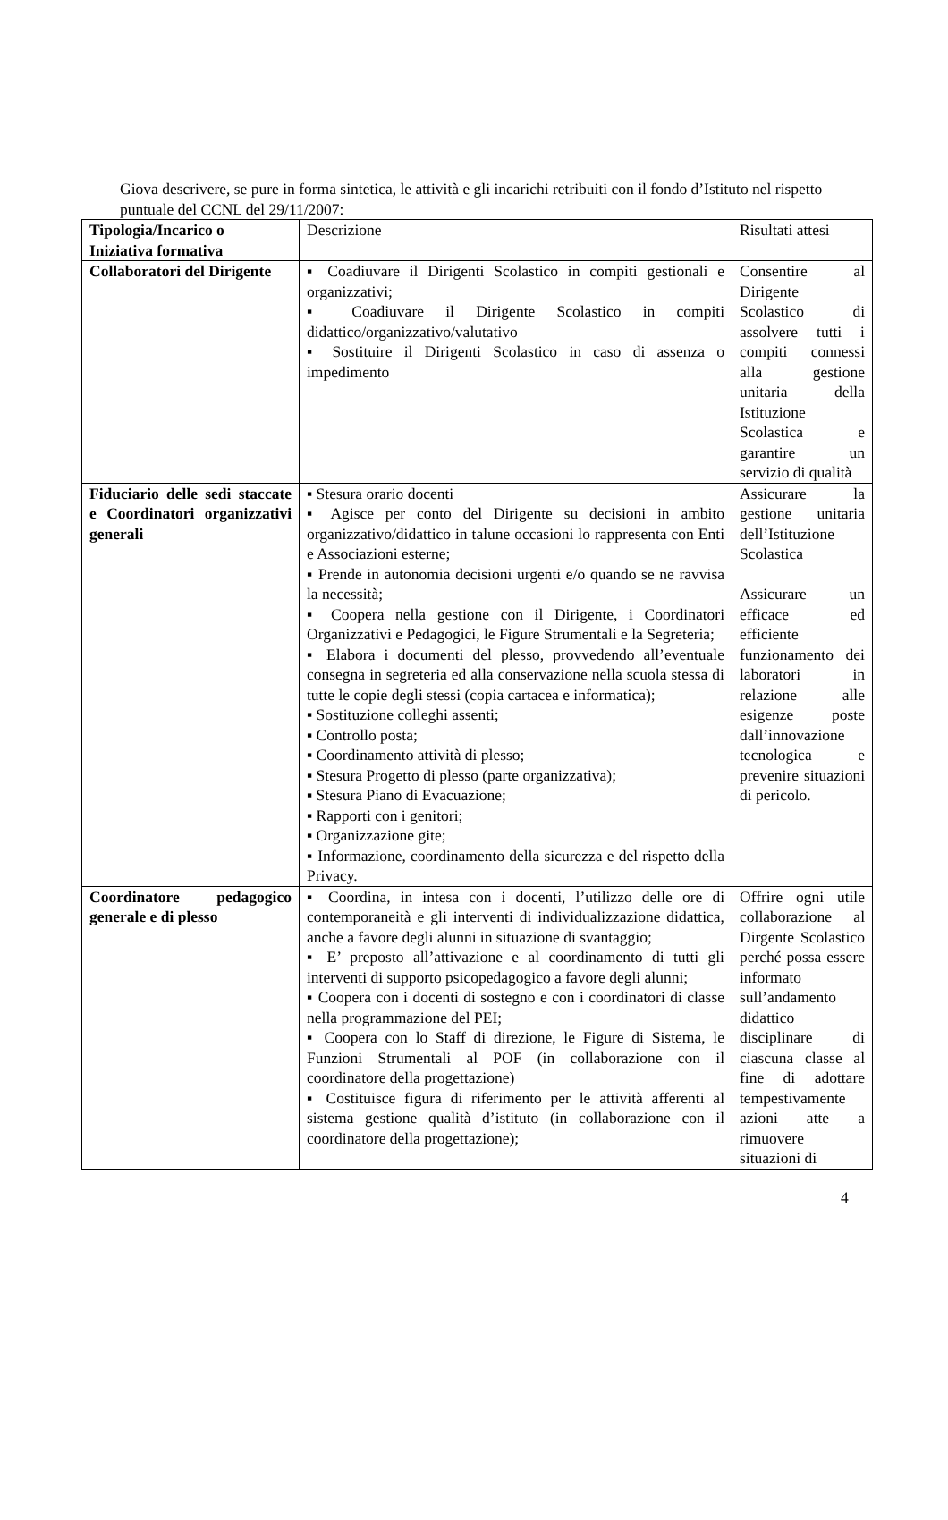Giova descrivere, se pure in forma sintetica, le attività e gli incarichi retribuiti con il fondo d’Istituto nel rispetto puntuale del CCNL del 29/11/2007:
| Tipologia/Incarico o Iniziativa formativa | Descrizione | Risultati attesi |
| --- | --- | --- |
| Collaboratori del Dirigente | ▪ Coadiuvare il Dirigenti Scolastico in compiti gestionali e organizzativi; ▪ Coadiuvare il Dirigente Scolastico in compiti didattico/organizzativo/valutativo ▪ Sostituire il Dirigenti Scolastico in caso di assenza o impedimento | Consentire al Dirigente Scolastico di assolvere tutti i compiti connessi alla gestione unitaria della Istituzione Scolastica e garantire un servizio di qualità |
| Fiduciario delle sedi staccate e Coordinatori organizzativi generali | ▪ Stesura orario docenti ▪ Agisce per conto del Dirigente su decisioni in ambito organizzativo/didattico in talune occasioni lo rappresenta con Enti e Associazioni esterne; ▪ Prende in autonomia decisioni urgenti e/o quando se ne ravvisa la necessità; ▪ Coopera nella gestione con il Dirigente, i Coordinatori Organizzativi e Pedagogici, le Figure Strumentali e la Segreteria; ▪ Elabora i documenti del plesso, provvedendo all’eventuale consegna in segreteria ed alla conservazione nella scuola stessa di tutte le copie degli stessi (copia cartacea e informatica); ▪ Sostituzione colleghi assenti; ▪ Controllo posta; ▪ Coordinamento attività di plesso; ▪ Stesura Progetto di plesso (parte organizzativa); ▪ Stesura Piano di Evacuazione; ▪ Rapporti con i genitori; ▪ Organizzazione gite; ▪ Informazione, coordinamento della sicurezza e del rispetto della Privacy. | Assicurare la gestione unitaria dell’Istituzione Scolastica Assicurare un efficace ed efficiente funzionamento dei laboratori in relazione alle esigenze poste dall’innovazione tecnologica e prevenire situazioni di pericolo. |
| Coordinatore pedagogico generale e di plesso | ▪ Coordina, in intesa con i docenti, l’utilizzo delle ore di contemporaneità e gli interventi di individualizzazione didattica, anche a favore degli alunni in situazione di svantaggio; ▪ E’ preposto all’attivazione e al coordinamento di tutti gli interventi di supporto psicopedagogico a favore degli alunni; ▪ Coopera con i docenti di sostegno e con i coordinatori di classe nella programmazione del PEI; ▪ Coopera con lo Staff di direzione, le Figure di Sistema, le Funzioni Strumentali al POF (in collaborazione con il coordinatore della progettazione) ▪ Costituisce figura di riferimento per le attività afferenti al sistema gestione qualità d’istituto (in collaborazione con il coordinatore della progettazione); | Offrire ogni utile collaborazione al Dirgente Scolastico perché possa essere informato sull’andamento didattico disciplinare di ciascuna classe al fine di adottare tempestivamente azioni atte a rimuovere situazioni di |
4